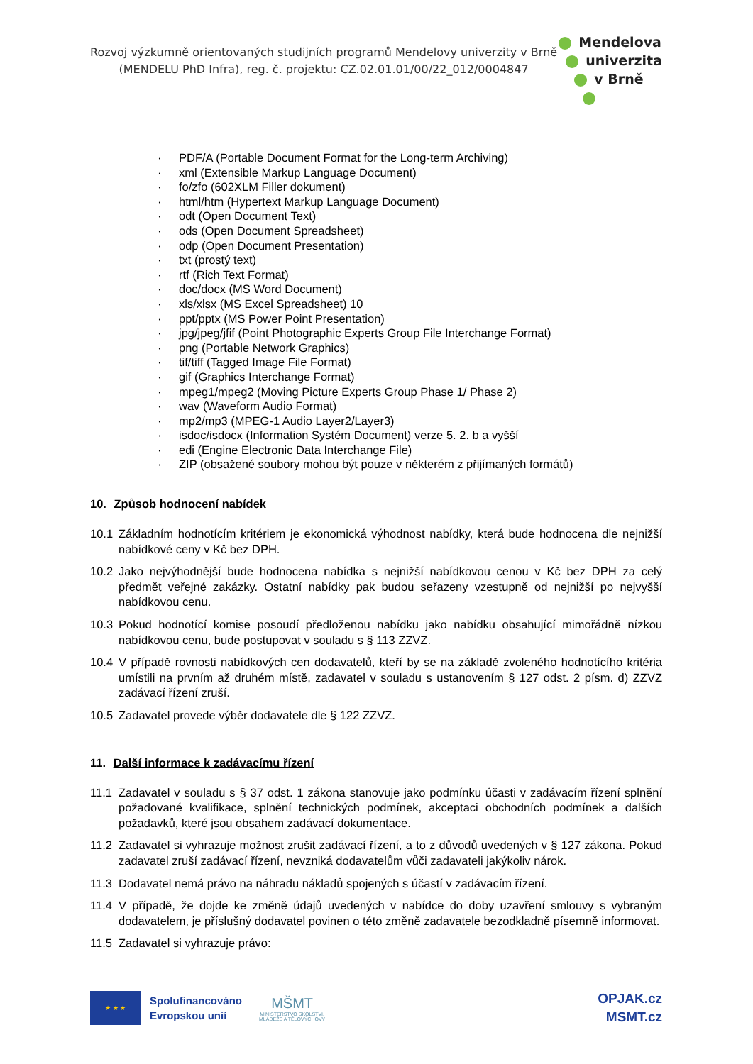Rozvoj výzkumně orientovaných studijních programů Mendelovy univerzity v Brně
(MENDELU PhD Infra), reg. č. projektu: CZ.02.01.01/00/22_012/0004847
Mendelova
univerzita
v Brně
· PDF/A (Portable Document Format for the Long-term Archiving)
· xml (Extensible Markup Language Document)
· fo/zfo (602XLM Filler dokument)
· html/htm (Hypertext Markup Language Document)
· odt (Open Document Text)
· ods (Open Document Spreadsheet)
· odp (Open Document Presentation)
· txt (prostý text)
· rtf (Rich Text Format)
· doc/docx (MS Word Document)
· xls/xlsx (MS Excel Spreadsheet) 10
· ppt/pptx (MS Power Point Presentation)
· jpg/jpeg/jfif (Point Photographic Experts Group File Interchange Format)
· png (Portable Network Graphics)
· tif/tiff (Tagged Image File Format)
· gif (Graphics Interchange Format)
· mpeg1/mpeg2 (Moving Picture Experts Group Phase 1/ Phase 2)
· wav (Waveform Audio Format)
· mp2/mp3 (MPEG-1 Audio Layer2/Layer3)
· isdoc/isdocx (Information Systém Document) verze 5. 2. b a vyšší
· edi (Engine Electronic Data Interchange File)
· ZIP (obsažené soubory mohou být pouze v některém z přijímaných formátů)
10. Způsob hodnocení nabídek
10.1 Základním hodnotícím kritériem je ekonomická výhodnost nabídky, která bude hodnocena dle nejnižší nabídkové ceny v Kč bez DPH.
10.2 Jako nejvýhodnější bude hodnocena nabídka s nejnižší nabídkovou cenou v Kč bez DPH za celý předmět veřejné zakázky. Ostatní nabídky pak budou seřazeny vzestupně od nejnižší po nejvyšší nabídkovou cenu.
10.3 Pokud hodnotící komise posoudí předloženou nabídku jako nabídku obsahující mimořádně nízkou nabídkovou cenu, bude postupovat v souladu s § 113 ZZVZ.
10.4 V případě rovnosti nabídkových cen dodavatelů, kteří by se na základě zvoleného hodnotícího kritéria umístili na prvním až druhém místě, zadavatel v souladu s ustanovením § 127 odst. 2 písm. d) ZZVZ zadávací řízení zruší.
10.5 Zadavatel provede výběr dodavatele dle § 122 ZZVZ.
11. Další informace k zadávacímu řízení
11.1 Zadavatel v souladu s § 37 odst. 1 zákona stanovuje jako podmínku účasti v zadávacím řízení splnění požadované kvalifikace, splnění technických podmínek, akceptaci obchodních podmínek a dalších požadavků, které jsou obsahem zadávací dokumentace.
11.2 Zadavatel si vyhrazuje možnost zrušit zadávací řízení, a to z důvodů uvedených v § 127 zákona. Pokud zadavatel zruší zadávací řízení, nevzniká dodavatelům vůči zadavateli jakýkoliv nárok.
11.3 Dodavatel nemá právo na náhradu nákladů spojených s účastí v zadávacím řízení.
11.4 V případě, že dojde ke změně údajů uvedených v nabídce do doby uzavření smlouvy s vybraným dodavatelem, je příslušný dodavatel povinen o této změně zadavatele bezodkladně písemně informovat.
11.5 Zadavatel si vyhrazuje právo:
★ ★ ★
Spolufinancováno
Evropskou unií
MŠMT
MINISTERSTVO ŠKOLSTVÍ,
MLÁDEŽE A TĚLOVÝCHOVY
OPJAK.cz
MSMT.cz